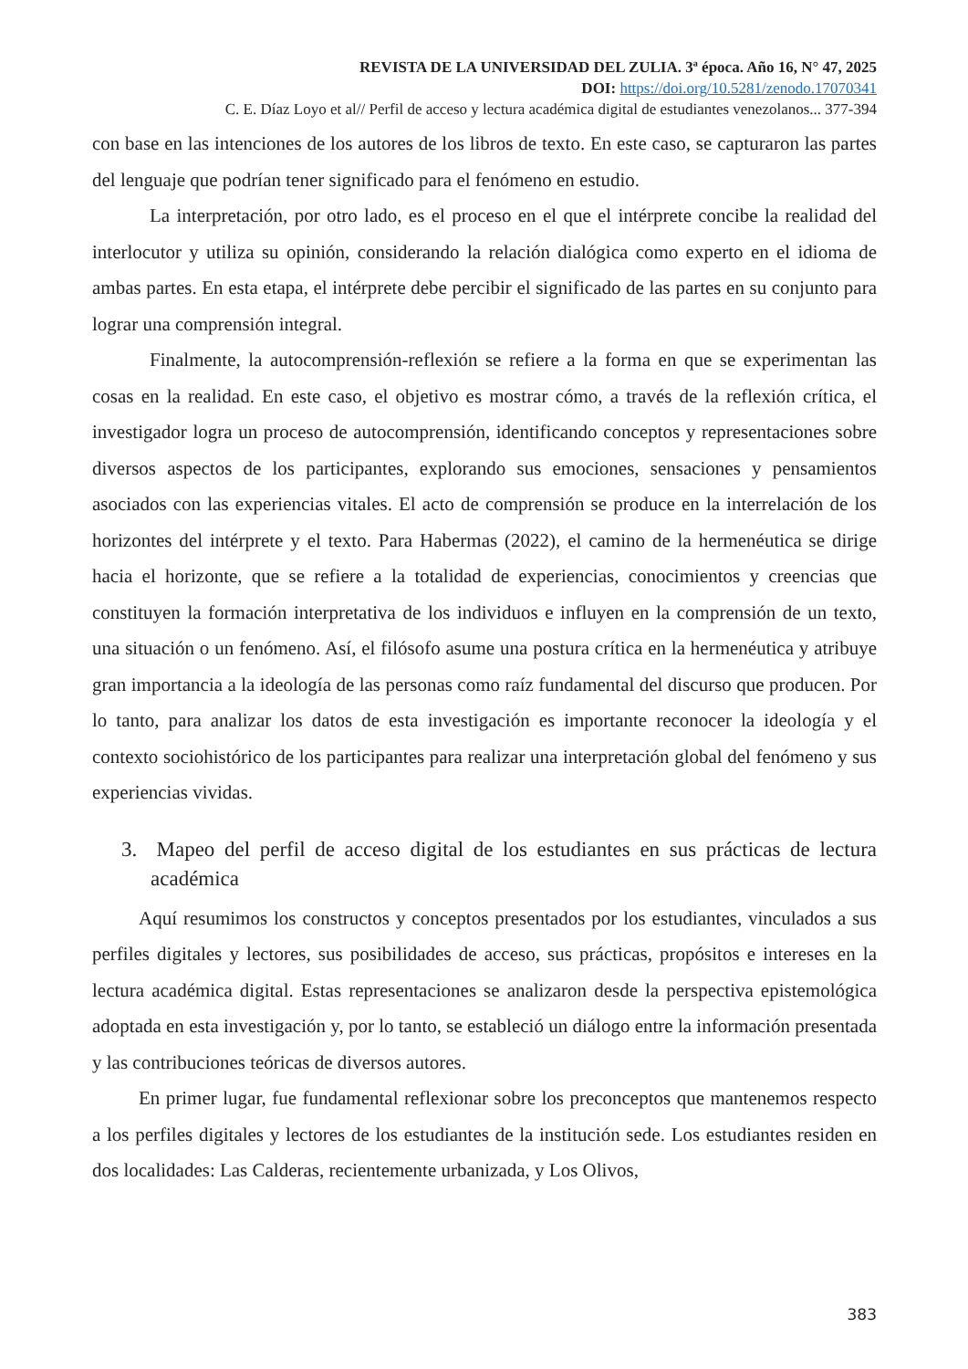REVISTA DE LA UNIVERSIDAD DEL ZULIA. 3ª época. Año 16, N° 47, 2025
DOI: https://doi.org/10.5281/zenodo.17070341
C. E. Díaz Loyo et al// Perfil de acceso y lectura académica digital de estudiantes venezolanos... 377-394
con base en las intenciones de los autores de los libros de texto. En este caso, se capturaron las partes del lenguaje que podrían tener significado para el fenómeno en estudio.
La interpretación, por otro lado, es el proceso en el que el intérprete concibe la realidad del interlocutor y utiliza su opinión, considerando la relación dialógica como experto en el idioma de ambas partes. En esta etapa, el intérprete debe percibir el significado de las partes en su conjunto para lograr una comprensión integral.
Finalmente, la autocomprensión-reflexión se refiere a la forma en que se experimentan las cosas en la realidad. En este caso, el objetivo es mostrar cómo, a través de la reflexión crítica, el investigador logra un proceso de autocomprensión, identificando conceptos y representaciones sobre diversos aspectos de los participantes, explorando sus emociones, sensaciones y pensamientos asociados con las experiencias vitales. El acto de comprensión se produce en la interrelación de los horizontes del intérprete y el texto. Para Habermas (2022), el camino de la hermenéutica se dirige hacia el horizonte, que se refiere a la totalidad de experiencias, conocimientos y creencias que constituyen la formación interpretativa de los individuos e influyen en la comprensión de un texto, una situación o un fenómeno. Así, el filósofo asume una postura crítica en la hermenéutica y atribuye gran importancia a la ideología de las personas como raíz fundamental del discurso que producen. Por lo tanto, para analizar los datos de esta investigación es importante reconocer la ideología y el contexto sociohistórico de los participantes para realizar una interpretación global del fenómeno y sus experiencias vividas.
3. Mapeo del perfil de acceso digital de los estudiantes en sus prácticas de lectura académica
Aquí resumimos los constructos y conceptos presentados por los estudiantes, vinculados a sus perfiles digitales y lectores, sus posibilidades de acceso, sus prácticas, propósitos e intereses en la lectura académica digital. Estas representaciones se analizaron desde la perspectiva epistemológica adoptada en esta investigación y, por lo tanto, se estableció un diálogo entre la información presentada y las contribuciones teóricas de diversos autores.
En primer lugar, fue fundamental reflexionar sobre los preconceptos que mantenemos respecto a los perfiles digitales y lectores de los estudiantes de la institución sede. Los estudiantes residen en dos localidades: Las Calderas, recientemente urbanizada, y Los Olivos,
383